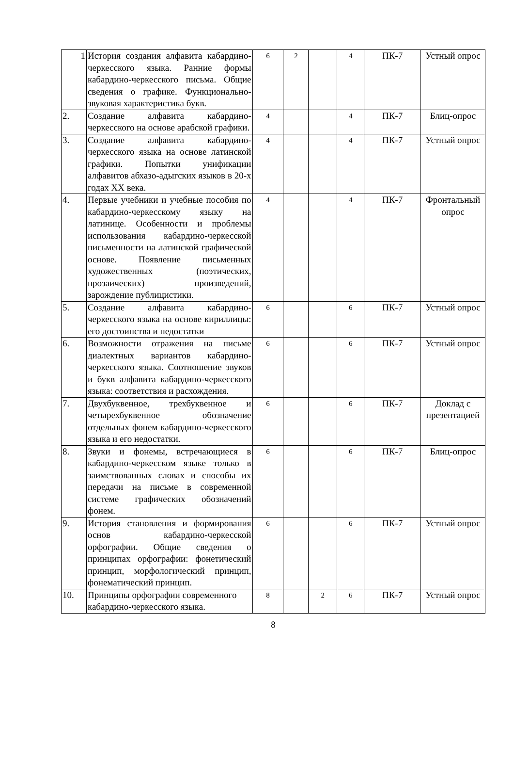| 1 | История создания алфавита кабардино-черкесского языка. Ранние формы кабардино-черкесского письма. Общие сведения о графике. Функционально-звуковая характеристика букв. | 6 | 2 | | 4 | ПК-7 | Устный опрос |
| 2. | Создание алфавита кабардино-черкесского на основе арабской графики. | 4 | | | 4 | ПК-7 | Блиц-опрос |
| 3. | Создание алфавита кабардино-черкесского языка на основе латинской графики. Попытки унификации алфавитов абхазо-адыгских языков в 20-х годах XX века. | 4 | | | 4 | ПК-7 | Устный опрос |
| 4. | Первые учебники и учебные пособия по кабардино-черкесскому языку на латинице. Особенности и проблемы использования кабардино-черкесской письменности на латинской графической основе. Появление письменных художественных (поэтических, прозаических) произведений, зарождение публицистики. | 4 | | | 4 | ПК-7 | Фронтальный опрос |
| 5. | Создание алфавита кабардино-черкесского языка на основе кириллицы: его достоинства и недостатки | 6 | | | 6 | ПК-7 | Устный опрос |
| 6. | Возможности отражения на письме диалектных вариантов кабардино-черкесского языка. Соотношение звуков и букв алфавита кабардино-черкесского языка: соответствия и расхождения. | 6 | | | 6 | ПК-7 | Устный опрос |
| 7. | Двухбуквенное, трехбуквенное и четырехбуквенное обозначение отдельных фонем кабардино-черкесского языка и его недостатки. | 6 | | | 6 | ПК-7 | Доклад с презентацией |
| 8. | Звуки и фонемы, встречающиеся в кабардино-черкесском языке только в заимствованных словах и способы их передачи на письме в современной системе графических обозначений фонем. | 6 | | | 6 | ПК-7 | Блиц-опрос |
| 9. | История становления и формирования основ кабардино-черкесской орфографии. Общие сведения о принципах орфографии: фонетический принцип, морфологический принцип, фонематический принцип. | 6 | | | 6 | ПК-7 | Устный опрос |
| 10. | Принципы орфографии современного кабардино-черкесского языка. | 8 | | 2 | 6 | ПК-7 | Устный опрос |
8